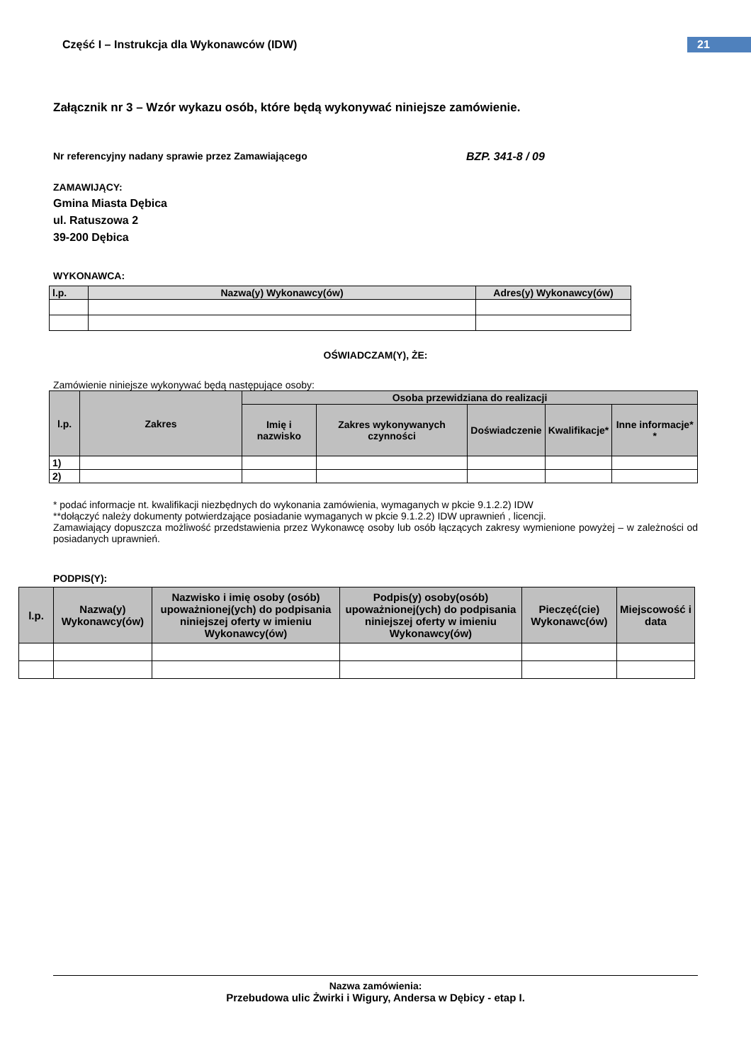Część I – Instrukcja dla Wykonawców (IDW)
21
Załącznik nr 3 – Wzór wykazu osób, które będą wykonywać niniejsze zamówienie.
Nr referencyjny nadany sprawie przez Zamawiającego BZP. 341-8 / 09
ZAMAWIJĄCY:
Gmina Miasta Dębica
ul. Ratuszowa 2
39-200 Dębica
WYKONAWCA:
| l.p. | Nazwa(y) Wykonawcy(ów) | Adres(y) Wykonawcy(ów) |
| --- | --- | --- |
OŚWIADCZAM(Y), ŻE:
Zamówienie niniejsze wykonywać będą następujące osoby:
| l.p. | Zakres | Osoba przewidziana do realizacji | | | | |
| --- | --- | --- | --- | --- | --- | --- |
| | | Imię i nazwisko | Zakres wykonywanych czynności | Doświadczenie | Kwalifikacje* | Inne informacje* * |
| 1) | | | | | | |
| 2) | | | | | | |
* podać informacje nt. kwalifikacji niezbędnych do wykonania zamówienia, wymaganych w pkcie 9.1.2.2) IDW
**dołączyć należy dokumenty potwierdzające posiadanie wymaganych w pkcie 9.1.2.2) IDW uprawnień , licencji.
Zamawiający dopuszcza możliwość przedstawienia przez Wykonawcę osoby lub osób łączących zakresy wymienione powyżej – w zależności od posiadanych uprawnień.
PODPIS(Y):
| l.p. | Nazwa(y) Wykonawcy(ów) | Nazwisko i imię osoby (osób) upoważnionej(ych) do podpisania niniejszej oferty w imieniu Wykonawcy(ów) | Podpis(y) osoby(osób) upoważnionej(ych) do podpisania niniejszej oferty w imieniu Wykonawcy(ów) | Pieczęć(cie) Wykonawc(ów) | Miejscowość i data |
| --- | --- | --- | --- | --- | --- |
Nazwa zamówienia:
Przebudowa ulic Żwirki i Wigury, Andersa w Dębicy - etap I.